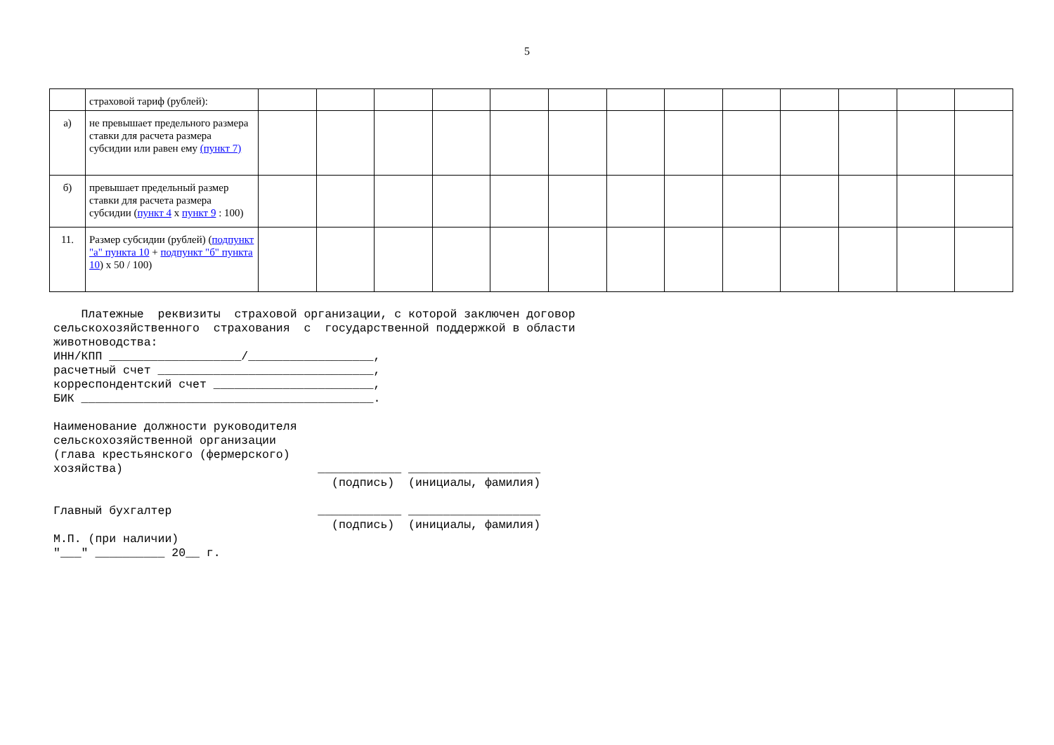5
| | страховой тариф (рублей): | | | | | | | | | | | | | |
| а) | не превышает предельного размера ставки для расчета размера субсидии или равен ему (пункт 7) | | | | | | | | | | | | | |
| б) | превышает предельный размер ставки для расчета размера субсидии ( пункт 4 x пункт 9 : 100) | | | | | | | | | | | | | |
| 11. | Размер субсидии (рублей) ( подпункт "а" пункта 10 + подпункт "б" пункта 10 ) x 50 / 100) | | | | | | | | | | | | | |
Платежные реквизиты страховой организации, с которой заключен договор сельскохозяйственного страхования с государственной поддержкой в области животноводства: ИНН/КПП ___________________/__________________, расчетный счет _______________________________, корреспондентский счет _______________________, БИК __________________________________________. Наименование должности руководителя сельскохозяйственной организации (глава крестьянского (фермерского) хозяйства) ____________ ___________________ (подпись) (инициалы, фамилия) Главный бухгалтер ____________ ___________________ (подпись) (инициалы, фамилия) М.П. (при наличии) "___" __________ 20__ г.